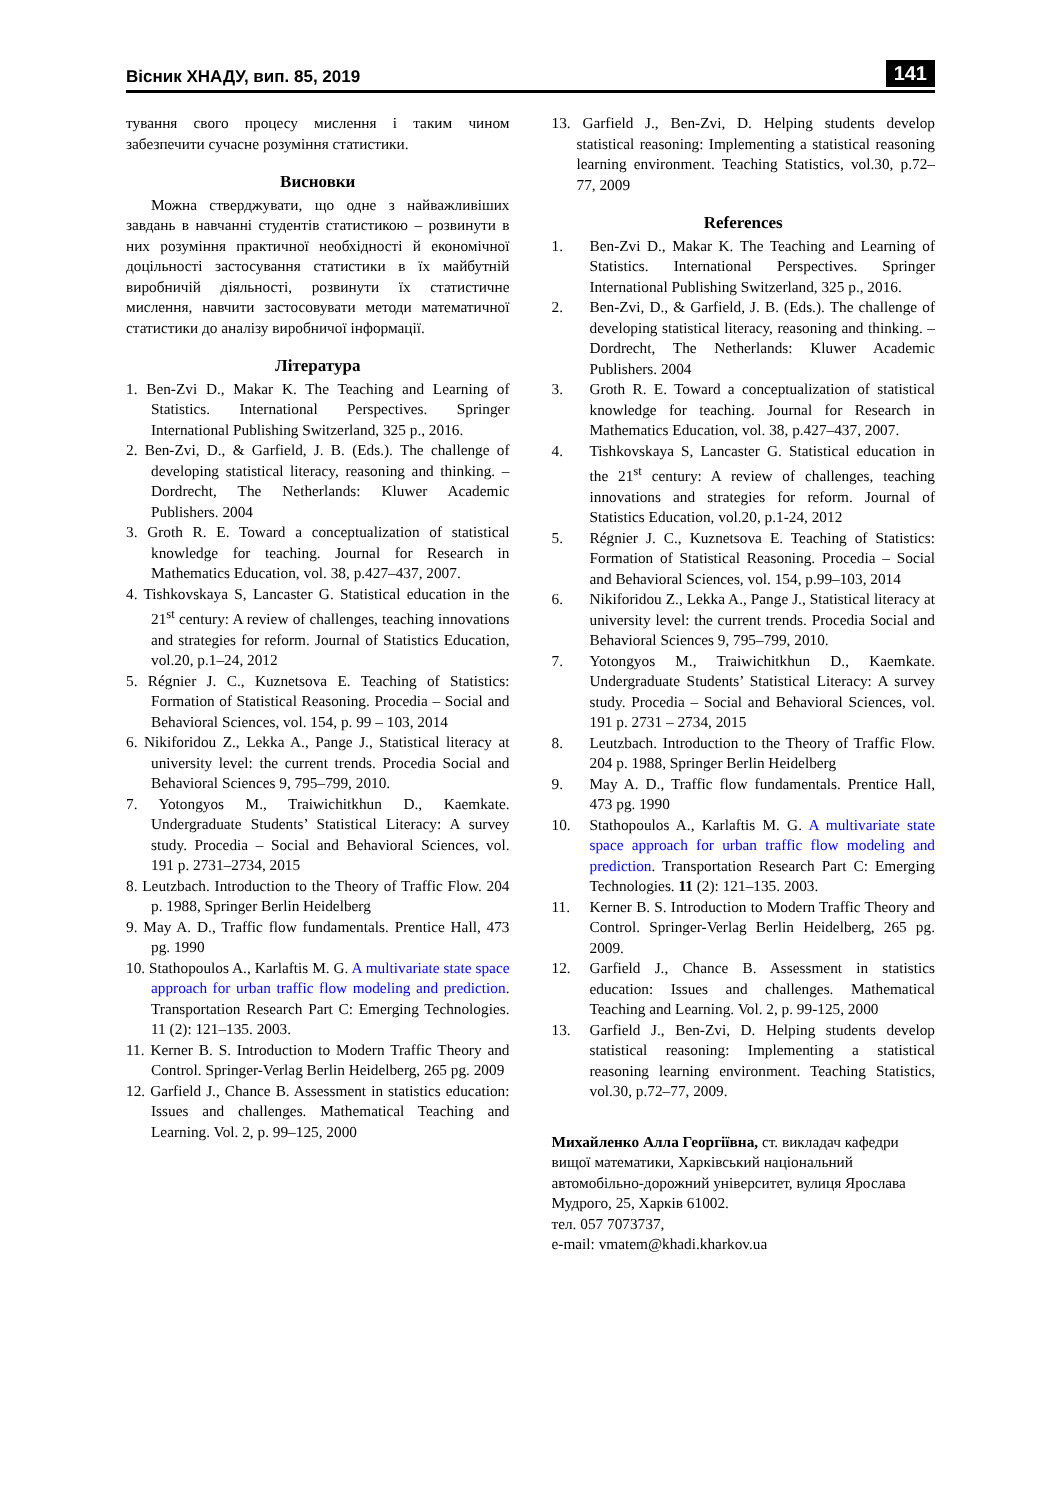Вісник ХНАДУ, вип. 85, 2019 141
тування свого процесу мислення і таким чином забезпечити сучасне розуміння статистики.
Висновки
Можна стверджувати, що одне з найважливіших завдань в навчанні студентів статистикою – розвинути в них розуміння практичної необхідності й економічної доцільності застосування статистики в їх майбутній виробничій діяльності, розвинути їх статистичне мислення, навчити застосовувати методи математичної статистики до аналізу виробничої інформації.
Література
1. Ben-Zvi D., Makar K. The Teaching and Learning of Statistics. International Perspectives. Springer International Publishing Switzerland, 325 p., 2016.
2. Ben-Zvi, D., & Garfield, J. B. (Eds.). The challenge of developing statistical literacy, reasoning and thinking. – Dordrecht, The Netherlands: Kluwer Academic Publishers. 2004
3. Groth R. E. Toward a conceptualization of statistical knowledge for teaching. Journal for Research in Mathematics Education, vol. 38, p.427–437, 2007.
4. Tishkovskaya S, Lancaster G. Statistical education in the 21<sup>st</sup> century: A review of challenges, teaching innovations and strategies for reform. Journal of Statistics Education, vol.20, p.1–24, 2012
5. Régnier J. C., Kuznetsova E. Teaching of Statistics: Formation of Statistical Reasoning. Procedia – Social and Behavioral Sciences, vol. 154, p. 99 – 103, 2014
6. Nikiforidou Z., Lekka A., Pange J., Statistical literacy at university level: the current trends. Procedia Social and Behavioral Sciences 9, 795–799, 2010.
7. Yotongyos M., Traiwichitkhun D., Kaemkate. Undergraduate Students’ Statistical Literacy: A survey study. Procedia – Social and Behavioral Sciences, vol. 191 p. 2731–2734, 2015
8. Leutzbach. Introduction to the Theory of Traffic Flow. 204 p. 1988, Springer Berlin Heidelberg
9. May A. D., Traffic flow fundamentals. Prentice Hall, 473 pg. 1990
10. Stathopoulos A., Karlaftis M. G. A multivariate state space approach for urban traffic flow modeling and prediction. Transportation Research Part C: Emerging Technologies. 11 (2): 121–135. 2003.
11. Kerner B. S. Introduction to Modern Traffic Theory and Control. Springer-Verlag Berlin Heidelberg, 265 pg. 2009
12. Garfield J., Chance B. Assessment in statistics education: Issues and challenges. Mathematical Teaching and Learning. Vol. 2, p. 99–125, 2000
13. Garfield J., Ben-Zvi, D. Helping students develop statistical reasoning: Implementing a statistical reasoning learning environment. Teaching Statistics, vol.30, p.72–77, 2009
References
1. Ben-Zvi D., Makar K. The Teaching and Learning of Statistics. International Perspectives. Springer International Publishing Switzerland, 325 p., 2016.
2. Ben-Zvi, D., & Garfield, J. B. (Eds.). The challenge of developing statistical literacy, reasoning and thinking. – Dordrecht, The Netherlands: Kluwer Academic Publishers. 2004
3. Groth R. E. Toward a conceptualization of statistical knowledge for teaching. Journal for Research in Mathematics Education, vol. 38, p.427–437, 2007.
4. Tishkovskaya S, Lancaster G. Statistical education in the 21<sup>st</sup> century: A review of challenges, teaching innovations and strategies for reform. Journal of Statistics Education, vol.20, p.1-24, 2012
5. Régnier J. C., Kuznetsova E. Teaching of Statistics: Formation of Statistical Reasoning. Procedia – Social and Behavioral Sciences, vol. 154, p.99–103, 2014
6. Nikiforidou Z., Lekka A., Pange J., Statistical literacy at university level: the current trends. Procedia Social and Behavioral Sciences 9, 795–799, 2010.
7. Yotongyos M., Traiwichitkhun D., Kaemkate. Undergraduate Students’ Statistical Literacy: A survey study. Procedia – Social and Behavioral Sciences, vol. 191 p. 2731 – 2734, 2015
8. Leutzbach. Introduction to the Theory of Traffic Flow. 204 p. 1988, Springer Berlin Heidelberg
9. May A. D., Traffic flow fundamentals. Prentice Hall, 473 pg. 1990
10. Stathopoulos A., Karlaftis M. G. A multivariate state space approach for urban traffic flow modeling and prediction. Transportation Research Part C: Emerging Technologies. 11 (2): 121–135. 2003.
11. Kerner B. S. Introduction to Modern Traffic Theory and Control. Springer-Verlag Berlin Heidelberg, 265 pg. 2009.
12. Garfield J., Chance B. Assessment in statistics education: Issues and challenges. Mathematical Teaching and Learning. Vol. 2, p. 99-125, 2000
13. Garfield J., Ben-Zvi, D. Helping students develop statistical reasoning: Implementing a statistical reasoning learning environment. Teaching Statistics, vol.30, p.72–77, 2009.
Михайленко Алла Георгіївна, ст. викладач кафедри вищої математики, Харківський національний автомобільно-дорожний університет, вулиця Ярослава Мудрого, 25, Харків 61002.
тел. 057 7073737,
e-mail: vmatem@khadi.kharkov.ua